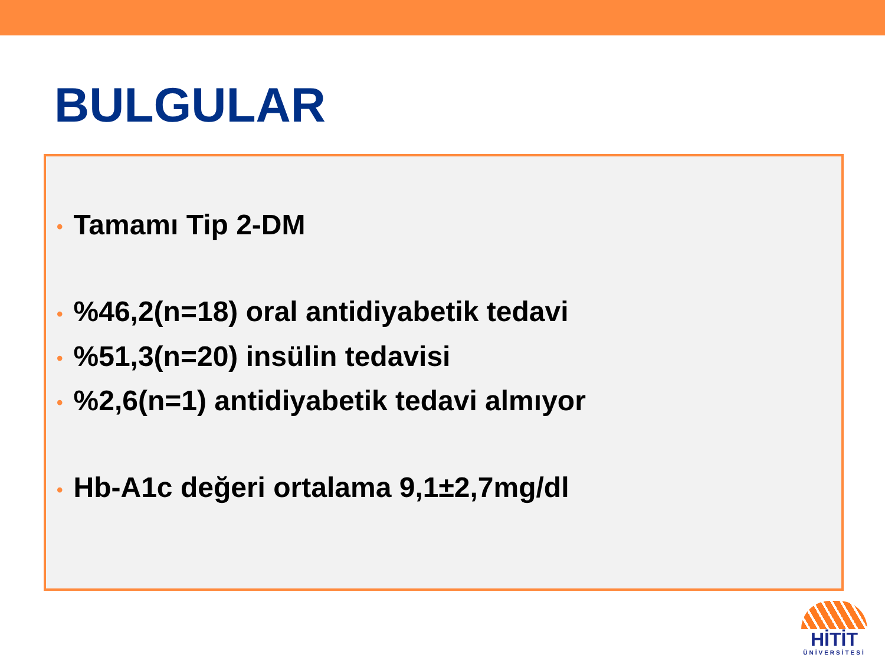BULGULAR
• Tamamı Tip 2-DM
•%46,2(n=18) oral antidiyabetik tedavi
•%51,3(n=20) insülin tedavisi
•%2,6(n=1) antidiyabetik tedavi almıyor
• Hb-A1c değeri ortalama 9,1±2,7mg/dl
HİTİT
ÜNİVERSİTESİ